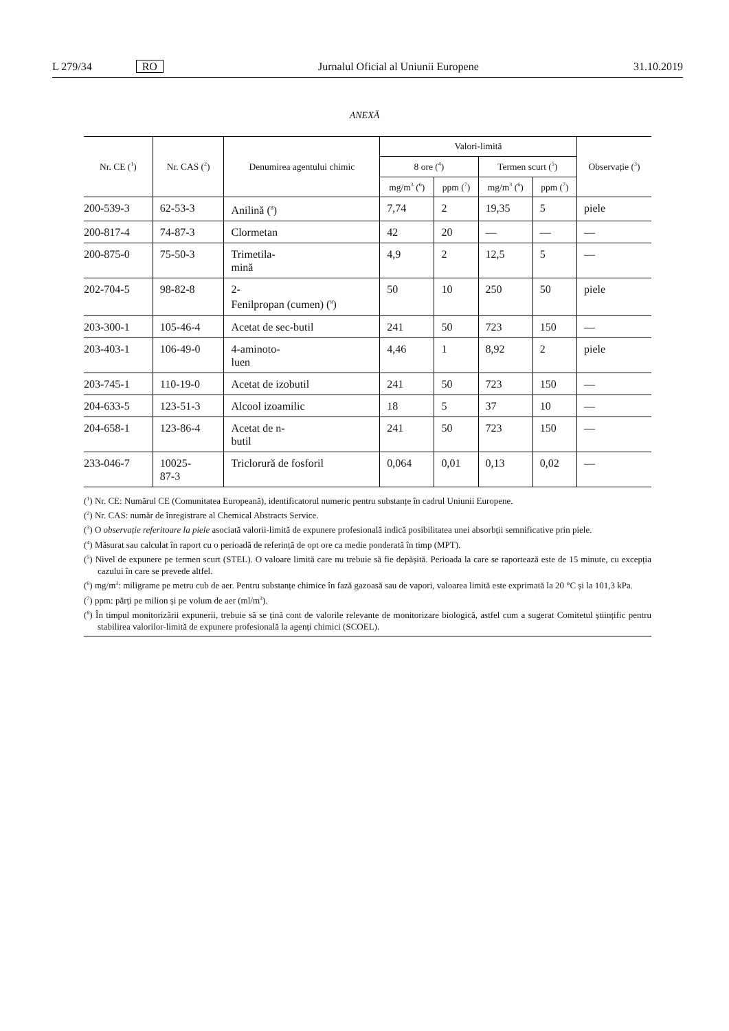L 279/34 RO Jurnalul Oficial al Uniunii Europene 31.10.2019
ANEXĂ
| Nr. CE (<sup>1</sup>) | Nr. CAS (<sup>2</sup>) | Denumirea agentului chimic | Valori-limită | | | | Observație (<sup>3</sup>) |
| --- | --- | --- | --- | --- | --- | --- | --- |
| | | | 8 ore (<sup>4</sup>) | | Termen scurt (<sup>5</sup>) | | |
| | | | mg/m<sup>3</sup> (<sup>6</sup>) | ppm (<sup>7</sup>) | mg/m<sup>3</sup> (<sup>6</sup>) | ppm (<sup>7</sup>) | |
| 200-539-3 | 62-53-3 | Anilină (<sup>8</sup>) | 7,74 | 2 | 19,35 | 5 | piele |
| 200-817-4 | 74-87-3 | Clormetan | 42 | 20 | — | — | — |
| 200-875-0 | 75-50-3 | Trimetila- mină | 4,9 | 2 | 12,5 | 5 | — |
| 202-704-5 | 98-82-8 | 2- Fenilpropan (cumen) (<sup>8</sup>) | 50 | 10 | 250 | 50 | piele |
| 203-300-1 | 105-46-4 | Acetat de sec-butil | 241 | 50 | 723 | 150 | — |
| 203-403-1 | 106-49-0 | 4-aminoto- luen | 4,46 | 1 | 8,92 | 2 | piele |
| 203-745-1 | 110-19-0 | Acetat de izobutil | 241 | 50 | 723 | 150 | — |
| 204-633-5 | 123-51-3 | Alcool izoamilic | 18 | 5 | 37 | 10 | — |
| 204-658-1 | 123-86-4 | Acetat de n- butil | 241 | 50 | 723 | 150 | — |
| 233-046-7 | 10025- 87-3 | Triclorură de fosforil | 0,064 | 0,01 | 0,13 | 0,02 | — |
(<sup>1</sup>) Nr. CE: Numărul CE (Comunitatea Europeană), identificatorul numeric pentru substanțe în cadrul Uniunii Europene.
(<sup>2</sup>) Nr. CAS: număr de înregistrare al Chemical Abstracts Service.
(<sup>3</sup>) O observație referitoare la piele asociată valorii-limită de expunere profesională indică posibilitatea unei absorbții semnificative prin piele.
(<sup>4</sup>) Măsurat sau calculat în raport cu o perioadă de referință de opt ore ca medie ponderată în timp (MPT).
(<sup>5</sup>) Nivel de expunere pe termen scurt (STEL). O valoare limită care nu trebuie să fie depășită. Perioada la care se raportează este de 15 minute, cu excepția cazului în care se prevede altfel.
(<sup>6</sup>) mg/m<sup>3</sup>: miligrame pe metru cub de aer. Pentru substanțe chimice în fază gazoasă sau de vapori, valoarea limită este exprimată la 20 °C și la 101,3 kPa.
(<sup>7</sup>) ppm: părți pe milion și pe volum de aer (ml/m<sup>3</sup>).
(<sup>8</sup>) În timpul monitorizării expunerii, trebuie să se țină cont de valorile relevante de monitorizare biologică, astfel cum a sugerat Comitetul științific pentru stabilirea valorilor-limită de expunere profesională la agenți chimici (SCOEL).